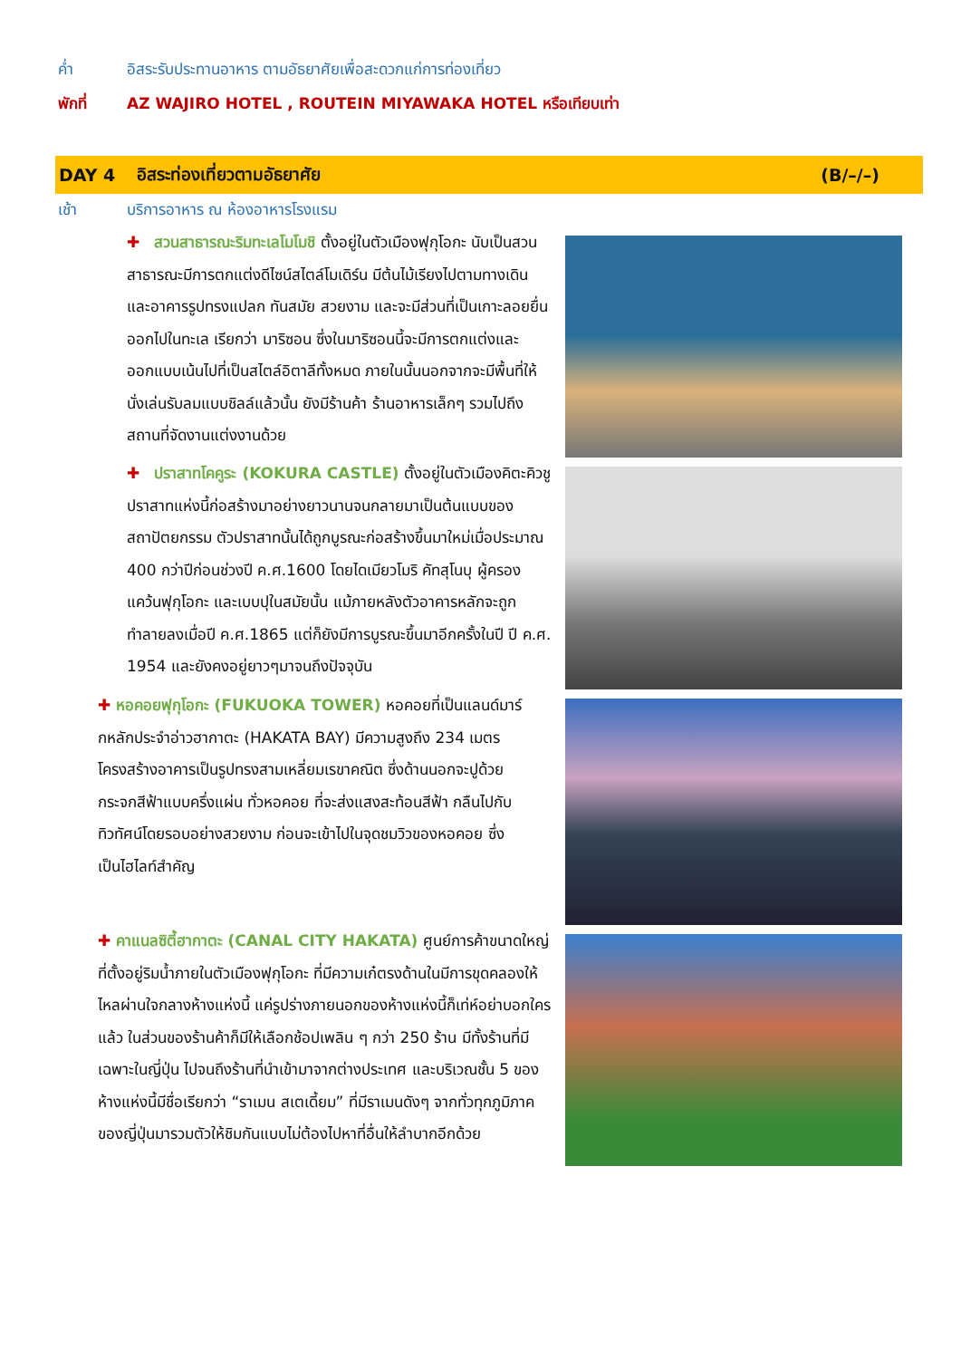ค่ำ อิสระรับประทานอาหาร ตามอัธยาศัยเพื่อสะดวกแก่การท่องเที่ยว
พักที่ AZ WAJIRO HOTEL , ROUTEIN MIYAWAKA HOTEL หรือเทียบเท่า
DAY 4 อิสระท่องเที่ยวตามอัธยาศัย (B/–/–)
เช้า บริการอาหาร ณ ห้องอาหารโรงแรม
✚ สวนสาธารณะริมทะเลโมโมชิ ตั้งอยู่ในตัวเมืองฟุกุโอกะ นับเป็นสวนสาธารณะมีการตกแต่งดีไซน์สไตล์โมเดิร์น มีต้นไม้เรียงไปตามทางเดิน และอาคารรูปทรงแปลก ทันสมัย สวยงาม และจะมีส่วนที่เป็นเกาะลอยยื่นออกไปในทะเล เรียกว่า มาริซอน ซึ่งในมาริซอนนี้จะมีการตกแต่งและออกแบบเน้นไปที่เป็นสไตล์อิตาลีทั้งหมด ภายในนั้นนอกจากจะมีพื้นที่ให้นั่งเล่นรับลมแบบชิลล์แล้วนั้น ยังมีร้านค้า ร้านอาหารเล็กๆ รวมไปถึงสถานที่จัดงานแต่งงานด้วย
✚ ปราสาทโคคูระ (KOKURA CASTLE) ตั้งอยู่ในตัวเมืองคิตะคิวชู ปราสาทแห่งนี้ก่อสร้างมาอย่างยาวนานจนกลายมาเป็นต้นแบบของสถาปัตยกรรม ตัวปราสาทนั้นได้ถูกบูรณะก่อสร้างขึ้นมาใหม่เมื่อประมาณ 400 กว่าปีก่อนช่วงปี ค.ศ.1600 โดยไดเมียวโมริ คัทสุโนบุ ผู้ครองแคว้นฟุกุโอกะ และเบบปุในสมัยนั้น แม้ภายหลังตัวอาคารหลักจะถูกทำลายลงเมื่อปี ค.ศ.1865 แต่ก็ยังมีการบูรณะขึ้นมาอีกครั้งในปี ปี ค.ศ. 1954 และยังคงอยู่ยาวๆมาจนถึงปัจจุบัน
✚ หอคอยฟุกุโอกะ (FUKUOKA TOWER) หอคอยที่เป็นแลนด์มาร์กหลักประจำอ่าวฮากาตะ (HAKATA BAY) มีความสูงถึง 234 เมตร โครงสร้างอาคารเป็นรูปทรงสามเหลี่ยมเรขาคณิต ซึ่งด้านนอกจะปูด้วยกระจกสีฟ้าแบบครึ่งแผ่น ทั่วหอคอย ที่จะส่งแสงสะท้อนสีฟ้า กลืนไปกับทิวทัศน์โดยรอบอย่างสวยงาม ก่อนจะเข้าไปในจุดชมวิวของหอคอย ซึ่งเป็นไฮไลท์สำคัญ
✚ คาแนลซิตี้ฮากาตะ (CANAL CITY HAKATA) ศูนย์การค้าขนาดใหญ่ที่ตั้งอยู่ริมน้ำภายในตัวเมืองฟุกุโอกะ ที่มีความเก๋ตรงด้านในมีการขุดคลองให้ไหลผ่านใจกลางห้างแห่งนี้ แค่รูปร่างภายนอกของห้างแห่งนี้ก็เท่ห์อย่าบอกใครแล้ว ในส่วนของร้านค้าก็มีให้เลือกช้อปเพลิน ๆ กว่า 250 ร้าน มีทั้งร้านที่มีเฉพาะในญี่ปุ่น ไปจนถึงร้านที่นำเข้ามาจากต่างประเทศ และบริเวณชั้น 5 ของห้างแห่งนี้มีชื่อเรียกว่า “ราเมน สเตเดี้ยม” ที่มีราเมนดังๆ จากทั่วทุกภูมิภาคของญี่ปุ่นมารวมตัวให้ชิมกันแบบไม่ต้องไปหาที่อื่นให้ลำบากอีกด้วย